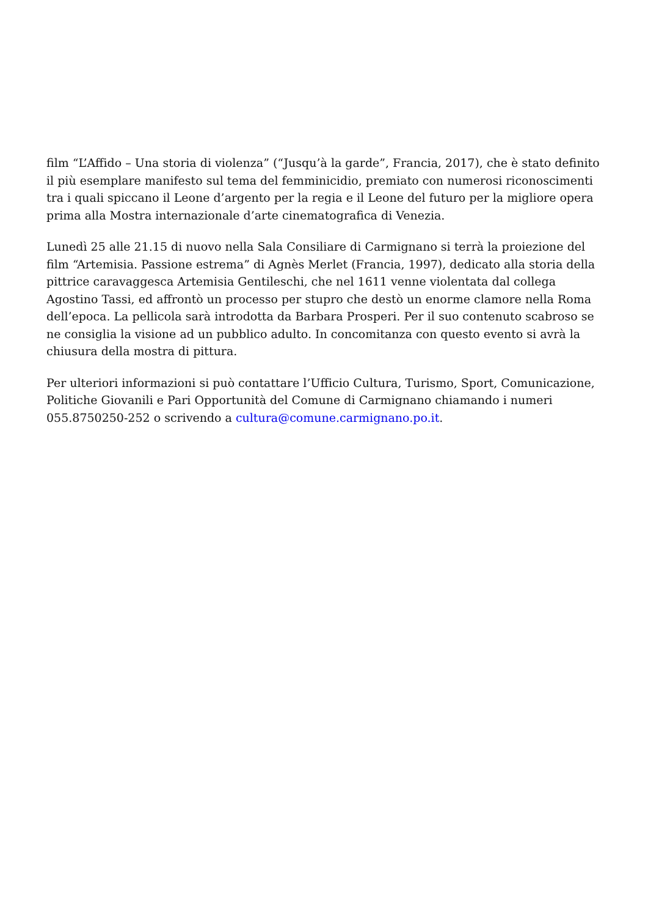film “L’Affido – Una storia di violenza” (“Jusqu’à la garde”, Francia, 2017), che è stato definito il più esemplare manifesto sul tema del femminicidio, premiato con numerosi riconoscimenti tra i quali spiccano il Leone d’argento per la regia e il Leone del futuro per la migliore opera prima alla Mostra internazionale d’arte cinematografica di Venezia.
Lunedì 25 alle 21.15 di nuovo nella Sala Consiliare di Carmignano si terrà la proiezione del film “Artemisia. Passione estrema” di Agnès Merlet (Francia, 1997), dedicato alla storia della pittrice caravaggesca Artemisia Gentileschi, che nel 1611 venne violentata dal collega Agostino Tassi, ed affrontò un processo per stupro che destò un enorme clamore nella Roma dell’epoca. La pellicola sarà introdotta da Barbara Prosperi. Per il suo contenuto scabroso se ne consiglia la visione ad un pubblico adulto. In concomitanza con questo evento si avrà la chiusura della mostra di pittura.
Per ulteriori informazioni si può contattare l’Ufficio Cultura, Turismo, Sport, Comunicazione, Politiche Giovanili e Pari Opportunità del Comune di Carmignano chiamando i numeri 055.8750250-252 o scrivendo a cultura@comune.carmignano.po.it.